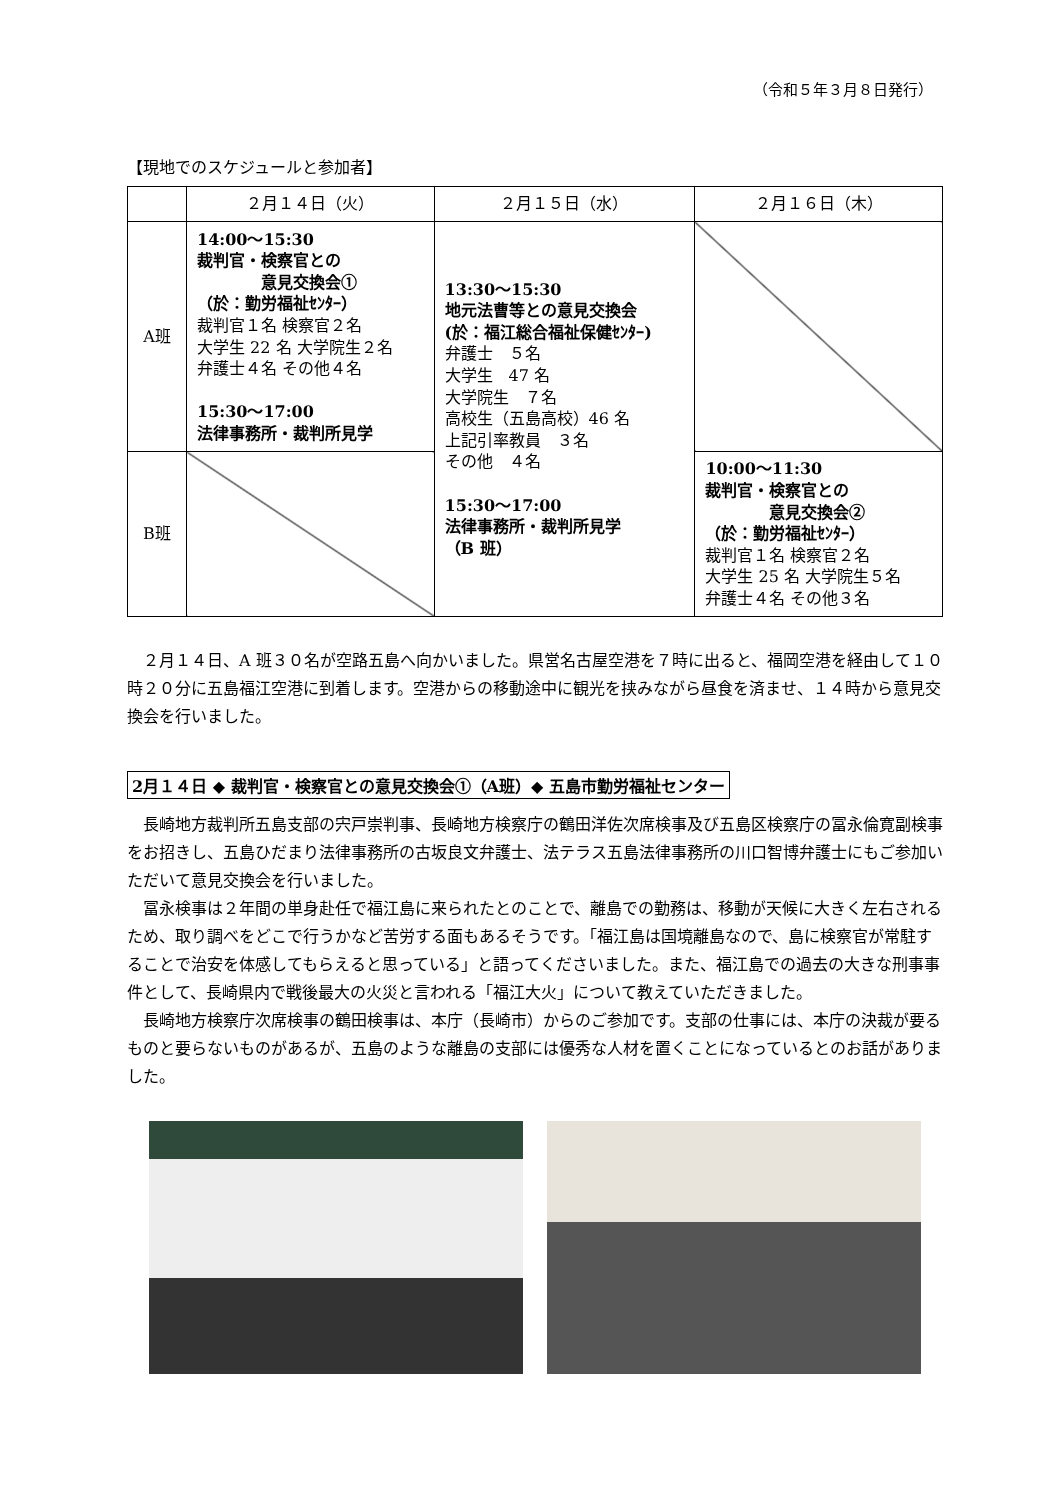（令和５年３月８日発行）
【現地でのスケジュールと参加者】
| | ２月１４日（火） | ２月１５日（水） | ２月１６日（木） |
| --- | --- | --- | --- |
| A班 | 14:00～15:30 裁判官・検察官との 意見交換会① （於：勤労福祉ｾﾝﾀｰ） 裁判官１名 検察官２名 大学生 22 名 大学院生２名 弁護士４名 その他４名 15:30～17:00 法律事務所・裁判所見学 | 13:30～15:30 地元法曹等との意見交換会 (於：福江総合福祉保健ｾﾝﾀｰ) 弁護士 ５名 大学生 47 名 大学院生 ７名 高校生（五島高校）46 名 上記引率教員 ３名 その他 ４名 15:30～17:00 法律事務所・裁判所見学 （B 班） | |
| B班 | | | 10:00～11:30 裁判官・検察官との 意見交換会② （於：勤労福祉ｾﾝﾀｰ） 裁判官１名 検察官２名 大学生 25 名 大学院生５名 弁護士４名 その他３名 |
２月１４日、A 班３０名が空路五島へ向かいました。県営名古屋空港を７時に出ると、福岡空港を経由して１０時２０分に五島福江空港に到着します。空港からの移動途中に観光を挟みながら昼食を済ませ、１４時から意見交換会を行いました。
2月１４日 ◆ 裁判官・検察官との意見交換会①（A班）◆ 五島市勤労福祉センター
長崎地方裁判所五島支部の宍戸崇判事、長崎地方検察庁の鶴田洋佐次席検事及び五島区検察庁の冨永倫寛副検事をお招きし、五島ひだまり法律事務所の古坂良文弁護士、法テラス五島法律事務所の川口智博弁護士にもご参加いただいて意見交換会を行いました。
冨永検事は２年間の単身赴任で福江島に来られたとのことで、離島での勤務は、移動が天候に大きく左右されるため、取り調べをどこで行うかなど苦労する面もあるそうです。「福江島は国境離島なので、島に検察官が常駐することで治安を体感してもらえると思っている」と語ってくださいました。また、福江島での過去の大きな刑事事件として、長崎県内で戦後最大の火災と言われる「福江大火」について教えていただきました。
長崎地方検察庁次席検事の鶴田検事は、本庁（長崎市）からのご参加です。支部の仕事には、本庁の決裁が要るものと要らないものがあるが、五島のような離島の支部には優秀な人材を置くことになっているとのお話がありました。